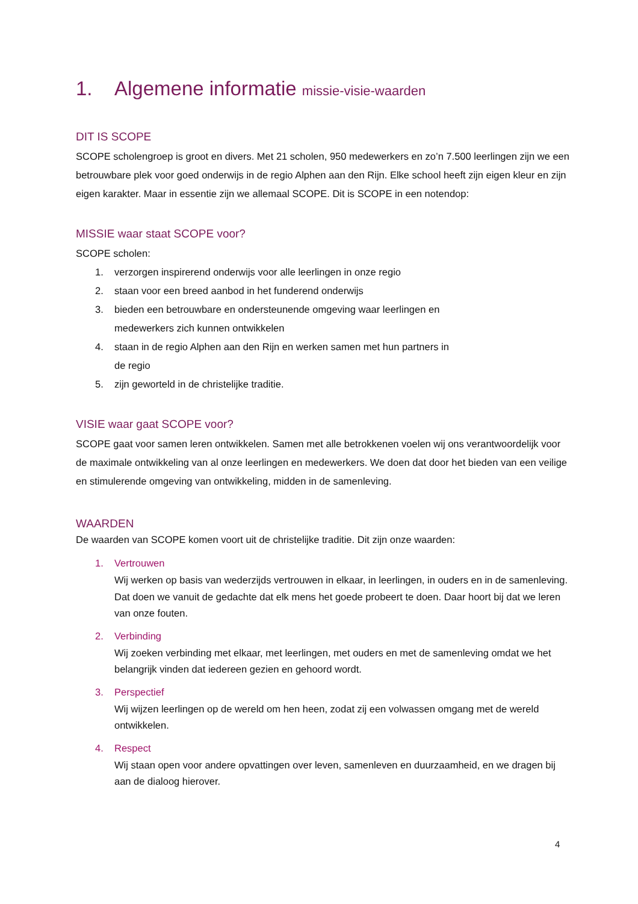1. Algemene informatie missie-visie-waarden
DIT IS SCOPE
SCOPE scholengroep is groot en divers. Met 21 scholen, 950 medewerkers en zo’n 7.500 leerlingen zijn we een betrouwbare plek voor goed onderwijs in de regio Alphen aan den Rijn. Elke school heeft zijn eigen kleur en zijn eigen karakter. Maar in essentie zijn we allemaal SCOPE. Dit is SCOPE in een notendop:
MISSIE waar staat SCOPE voor?
SCOPE scholen:
1. verzorgen inspirerend onderwijs voor alle leerlingen in onze regio
2. staan voor een breed aanbod in het funderend onderwijs
3. bieden een betrouwbare en ondersteunende omgeving waar leerlingen en
medewerkers zich kunnen ontwikkelen
4. staan in de regio Alphen aan den Rijn en werken samen met hun partners in
de regio
5. zijn geworteld in de christelijke traditie.
VISIE waar gaat SCOPE voor?
SCOPE gaat voor samen leren ontwikkelen. Samen met alle betrokkenen voelen wij ons verantwoordelijk voor de maximale ontwikkeling van al onze leerlingen en medewerkers. We doen dat door het bieden van een veilige en stimulerende omgeving van ontwikkeling, midden in de samenleving.
WAARDEN
De waarden van SCOPE komen voort uit de christelijke traditie. Dit zijn onze waarden:
1. Vertrouwen
Wij werken op basis van wederzijds vertrouwen in elkaar, in leerlingen, in ouders en in de samenleving. Dat doen we vanuit de gedachte dat elk mens het goede probeert te doen. Daar hoort bij dat we leren van onze fouten.
2. Verbinding
Wij zoeken verbinding met elkaar, met leerlingen, met ouders en met de samenleving omdat we het belangrijk vinden dat iedereen gezien en gehoord wordt.
3. Perspectief
Wij wijzen leerlingen op de wereld om hen heen, zodat zij een volwassen omgang met de wereld ontwikkelen.
4. Respect
Wij staan open voor andere opvattingen over leven, samenleven en duurzaamheid, en we dragen bij aan de dialoog hierover.
4